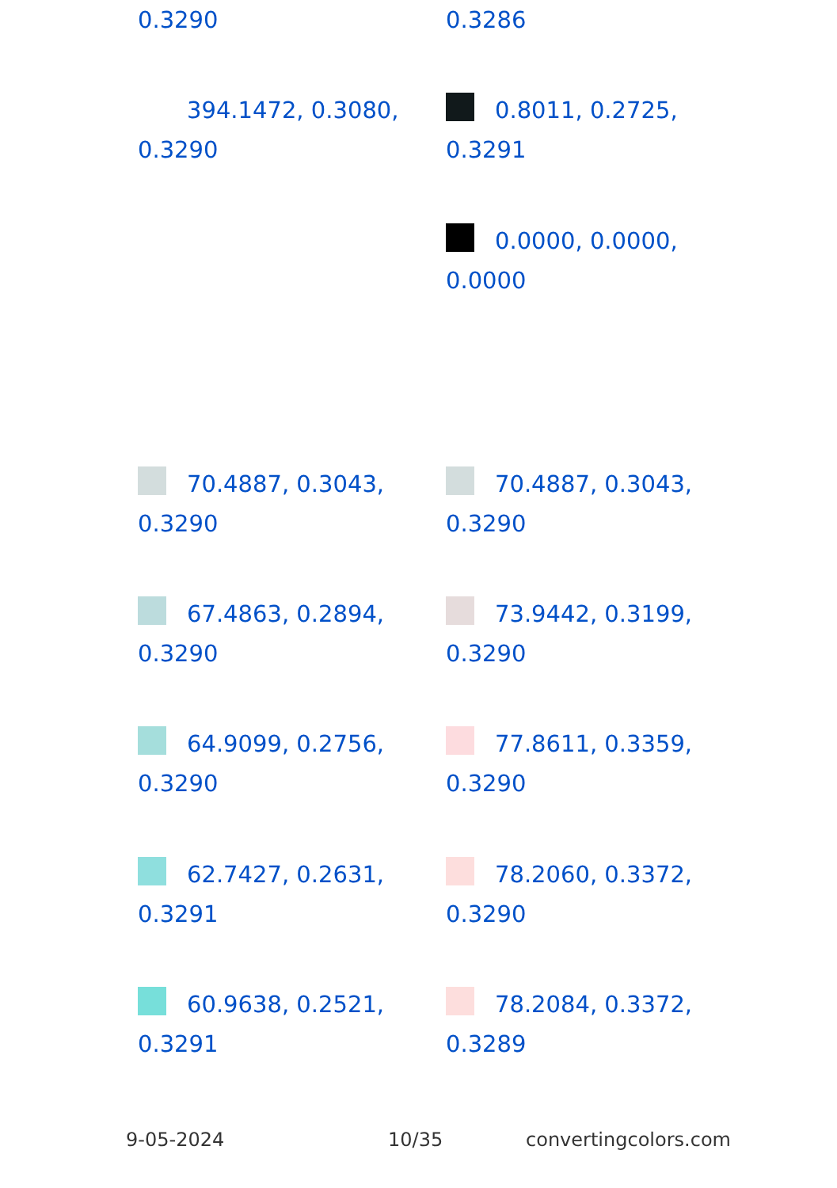0.3290 0.3286
394.1472, 0.3080, 0.3290
0.8011, 0.2725, 0.3291
0.0000, 0.0000, 0.0000
70.4887, 0.3043, 0.3290
70.4887, 0.3043, 0.3290
67.4863, 0.2894, 0.3290
73.9442, 0.3199, 0.3290
64.9099, 0.2756, 0.3290
77.8611, 0.3359, 0.3290
62.7427, 0.2631, 0.3291
78.2060, 0.3372, 0.3290
60.9638, 0.2521, 0.3291
78.2084, 0.3372, 0.3289
9-05-2024 10/35 convertingcolors.com